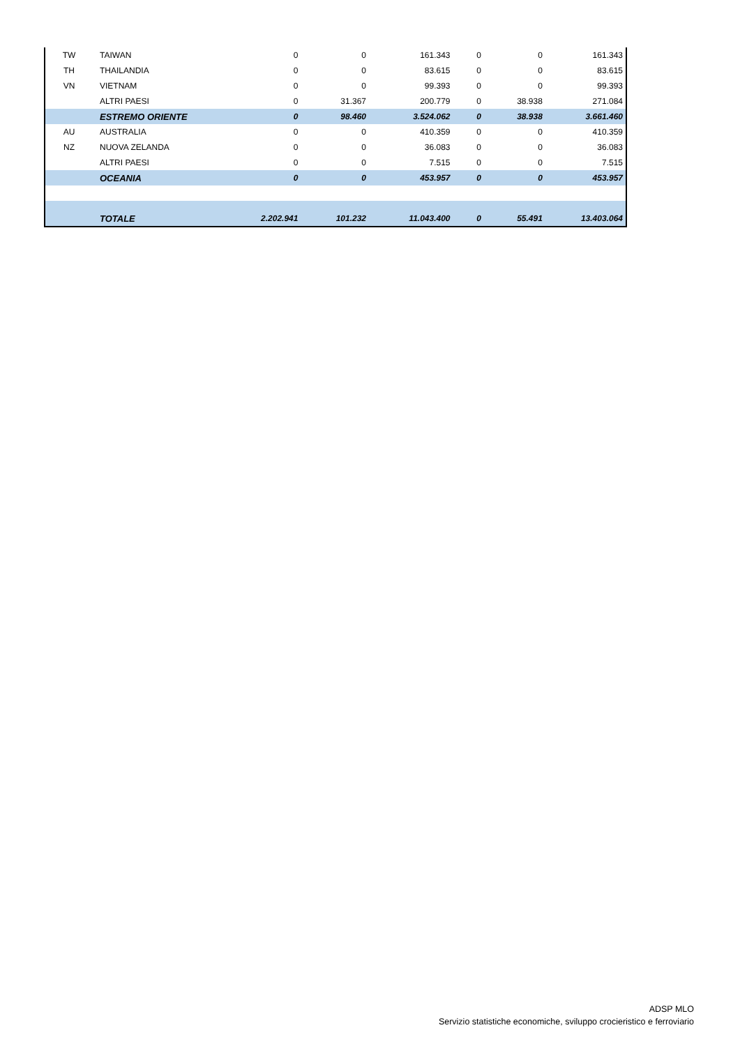| TW | TAIWAN | 0 | 0 | 161.343 | 0 | 0 | 161.343 |
| TH | THAILANDIA | 0 | 0 | 83.615 | 0 | 0 | 83.615 |
| VN | VIETNAM | 0 | 0 | 99.393 | 0 | 0 | 99.393 |
| | ALTRI PAESI | 0 | 31.367 | 200.779 | 0 | 38.938 | 271.084 |
| | ESTREMO ORIENTE | 0 | 98.460 | 3.524.062 | 0 | 38.938 | 3.661.460 |
| AU | AUSTRALIA | 0 | 0 | 410.359 | 0 | 0 | 410.359 |
| NZ | NUOVA ZELANDA | 0 | 0 | 36.083 | 0 | 0 | 36.083 |
| | ALTRI PAESI | 0 | 0 | 7.515 | 0 | 0 | 7.515 |
| | OCEANIA | 0 | 0 | 453.957 | 0 | 0 | 453.957 |
| | TOTALE | 2.202.941 | 101.232 | 11.043.400 | 0 | 55.491 | 13.403.064 |
ADSP MLO
Servizio statistiche economiche, sviluppo crocieristico e ferroviario